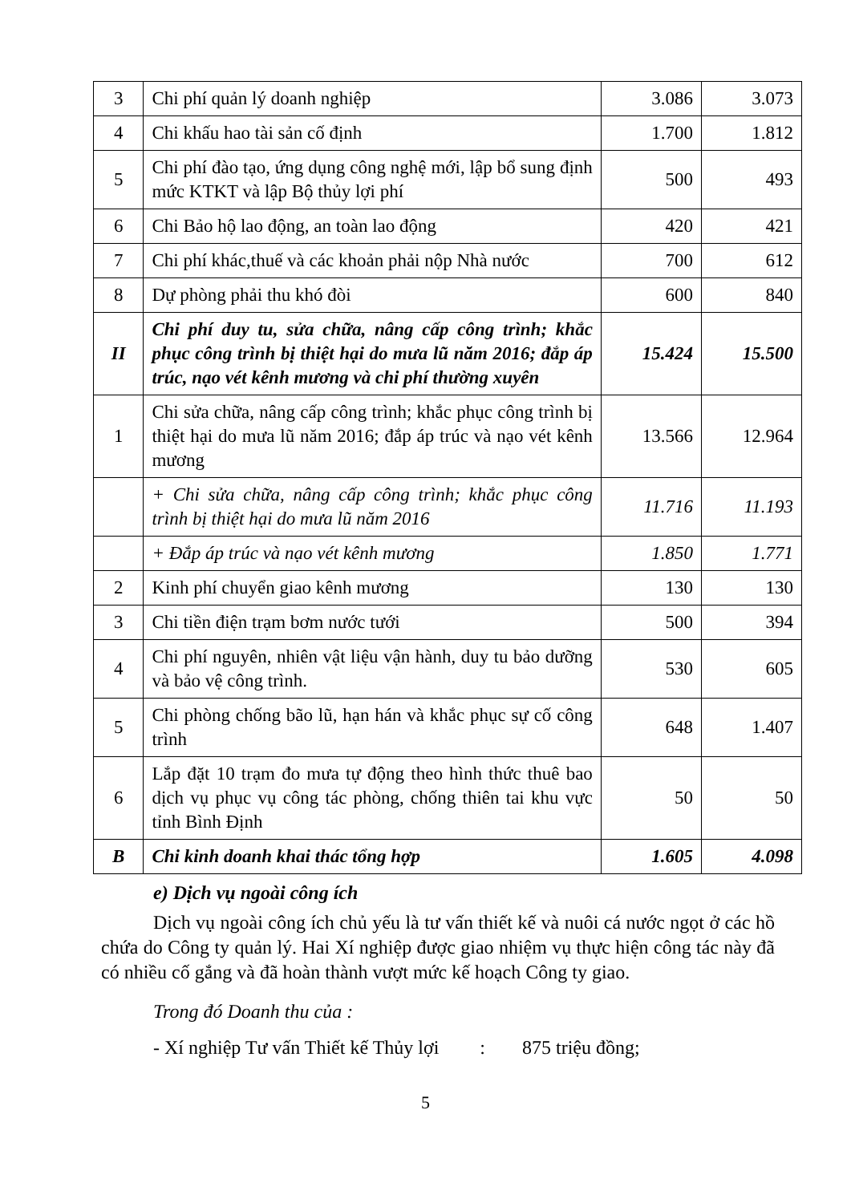| 3 | Chi phí quản lý doanh nghiệp | 3.086 | 3.073 |
| 4 | Chi khấu hao tài sản cố định | 1.700 | 1.812 |
| 5 | Chi phí đào tạo, ứng dụng công nghệ mới, lập bổ sung định mức KTKT và lập Bộ thủy lợi phí | 500 | 493 |
| 6 | Chi Bảo hộ lao động, an toàn lao động | 420 | 421 |
| 7 | Chi phí khác,thuế và các khoản phải nộp Nhà nước | 700 | 612 |
| 8 | Dự phòng phải thu khó đòi | 600 | 840 |
| II | Chi phí duy tu, sửa chữa, nâng cấp công trình; khắc phục công trình bị thiệt hại do mưa lũ năm 2016; đắp áp trúc, nạo vét kênh mương và chi phí thường xuyên | 15.424 | 15.500 |
| 1 | Chi sửa chữa, nâng cấp công trình; khắc phục công trình bị thiệt hại do mưa lũ năm 2016; đắp áp trúc và nạo vét kênh mương | 13.566 | 12.964 |
| | + Chi sửa chữa, nâng cấp công trình; khắc phục công trình bị thiệt hại do mưa lũ năm 2016 | 11.716 | 11.193 |
| | + Đắp áp trúc và nạo vét kênh mương | 1.850 | 1.771 |
| 2 | Kinh phí chuyển giao kênh mương | 130 | 130 |
| 3 | Chi tiền điện trạm bơm nước tưới | 500 | 394 |
| 4 | Chi phí nguyên, nhiên vật liệu vận hành, duy tu bảo dưỡng và bảo vệ công trình. | 530 | 605 |
| 5 | Chi phòng chống bão lũ, hạn hán và khắc phục sự cố công trình | 648 | 1.407 |
| 6 | Lắp đặt 10 trạm đo mưa tự động theo hình thức thuê bao dịch vụ phục vụ công tác phòng, chống thiên tai khu vực tỉnh Bình Định | 50 | 50 |
| B | Chi kinh doanh khai thác tổng hợp | 1.605 | 4.098 |
e) Dịch vụ ngoài công ích
Dịch vụ ngoài công ích chủ yếu là tư vấn thiết kế và nuôi cá nước ngọt ở các hồ chứa do Công ty quản lý. Hai Xí nghiệp được giao nhiệm vụ thực hiện công tác này đã có nhiều cố gắng và đã hoàn thành vượt mức kế hoạch Công ty giao.
Trong đó Doanh thu của :
- Xí nghiệp Tư vấn Thiết kế Thủy lợi : 875 triệu đồng;
5